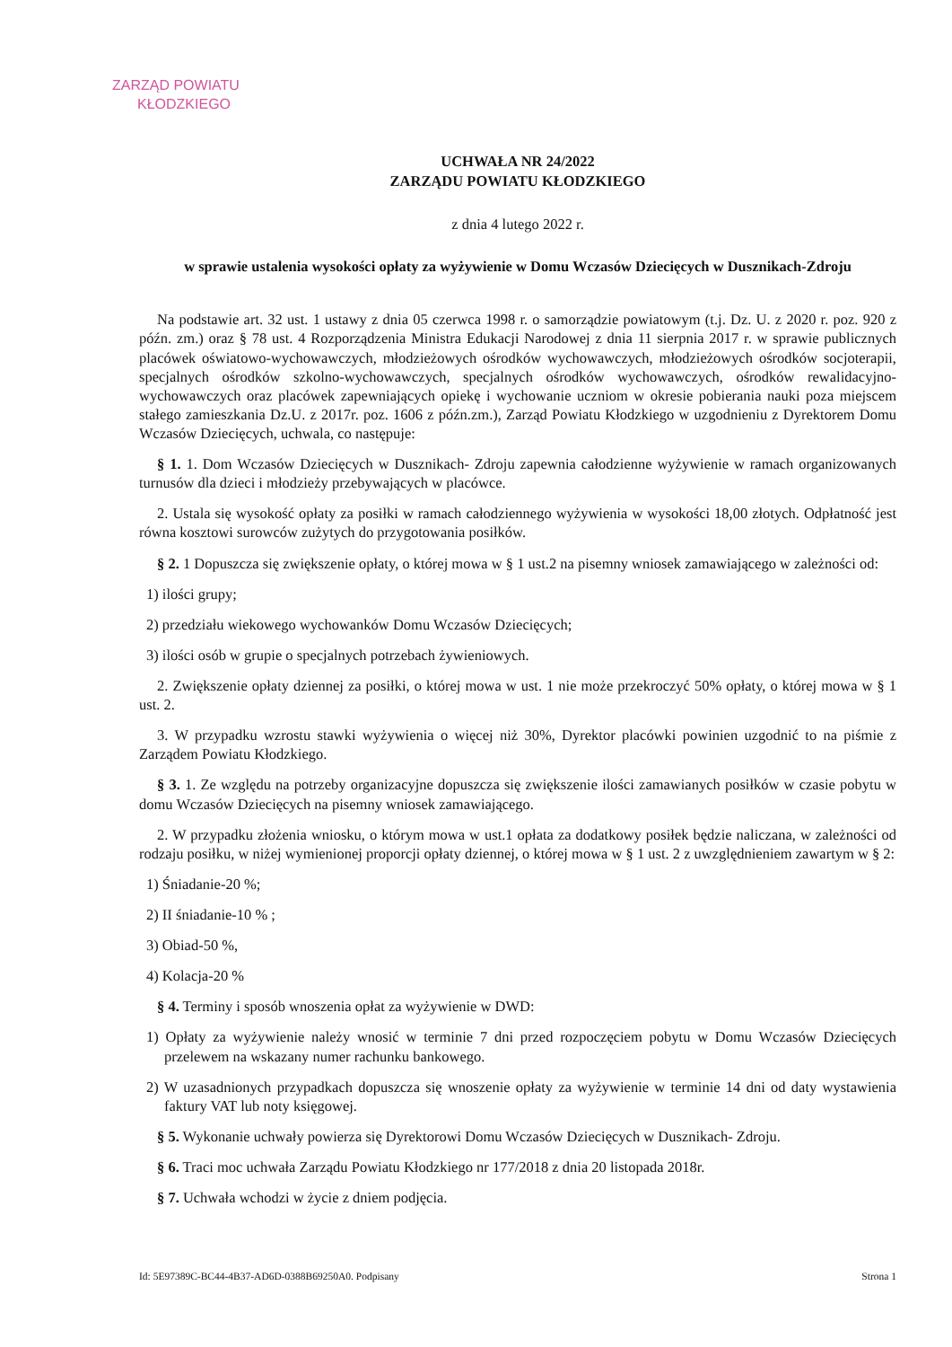ZARZĄD POWIATU
KŁODZKIEGO
UCHWAŁA NR 24/2022
ZARZĄDU POWIATU KŁODZKIEGO
z dnia 4 lutego 2022 r.
w sprawie ustalenia wysokości opłaty za wyżywienie w Domu Wczasów Dziecięcych w Dusznikach-Zdroju
Na podstawie art. 32 ust. 1 ustawy z dnia 05 czerwca 1998 r. o samorządzie powiatowym (t.j. Dz. U. z 2020 r. poz. 920 z późn. zm.) oraz § 78 ust. 4 Rozporządzenia Ministra Edukacji Narodowej z dnia 11 sierpnia 2017 r. w sprawie publicznych placówek oświatowo-wychowawczych, młodzieżowych ośrodków wychowawczych, młodzieżowych ośrodków socjoterapii, specjalnych ośrodków szkolno-wychowawczych, specjalnych ośrodków wychowawczych, ośrodków rewalidacyjno-wychowawczych oraz placówek zapewniających opiekę i wychowanie uczniom w okresie pobierania nauki poza miejscem stałego zamieszkania Dz.U. z 2017r. poz. 1606 z późn.zm.), Zarząd Powiatu Kłodzkiego w uzgodnieniu z Dyrektorem Domu Wczasów Dziecięcych, uchwala, co następuje:
§ 1. 1. Dom Wczasów Dziecięcych w Dusznikach- Zdroju zapewnia całodzienne wyżywienie w ramach organizowanych turnusów dla dzieci i młodzieży przebywających w placówce.
2. Ustala się wysokość opłaty za posiłki w ramach całodziennego wyżywienia w wysokości 18,00 złotych. Odpłatność jest równa kosztowi surowców zużytych do przygotowania posiłków.
§ 2. 1 Dopuszcza się zwiększenie opłaty, o której mowa w § 1 ust.2 na pisemny wniosek zamawiającego w zależności od:
1) ilości grupy;
2) przedziału wiekowego wychowanków Domu Wczasów Dziecięcych;
3) ilości osób w grupie o specjalnych potrzebach żywieniowych.
2. Zwiększenie opłaty dziennej za posiłki, o której mowa w ust. 1 nie może przekroczyć 50% opłaty, o której mowa w § 1 ust. 2.
3. W przypadku wzrostu stawki wyżywienia o więcej niż 30%, Dyrektor placówki powinien uzgodnić to na piśmie z Zarządem Powiatu Kłodzkiego.
§ 3. 1. Ze względu na potrzeby organizacyjne dopuszcza się zwiększenie ilości zamawianych posiłków w czasie pobytu w domu Wczasów Dziecięcych na pisemny wniosek zamawiającego.
2. W przypadku złożenia wniosku, o którym mowa w ust.1 opłata za dodatkowy posiłek będzie naliczana, w zależności od rodzaju posiłku, w niżej wymienionej proporcji opłaty dziennej, o której mowa w § 1 ust. 2 z uwzględnieniem zawartym w § 2:
1) Śniadanie-20 %;
2) II śniadanie-10 % ;
3) Obiad-50 %,
4) Kolacja-20 %
§ 4. Terminy i sposób wnoszenia opłat za wyżywienie w DWD:
1) Opłaty za wyżywienie należy wnosić w terminie 7 dni przed rozpoczęciem pobytu w Domu Wczasów Dziecięcych przelewem na wskazany numer rachunku bankowego.
2) W uzasadnionych przypadkach dopuszcza się wnoszenie opłaty za wyżywienie w terminie 14 dni od daty wystawienia faktury VAT lub noty księgowej.
§ 5. Wykonanie uchwały powierza się Dyrektorowi Domu Wczasów Dziecięcych w Dusznikach- Zdroju.
§ 6. Traci moc uchwała Zarządu Powiatu Kłodzkiego nr 177/2018 z dnia 20 listopada 2018r.
§ 7. Uchwała wchodzi w życie z dniem podjęcia.
Id: 5E97389C-BC44-4B37-AD6D-0388B69250A0. Podpisany Strona 1